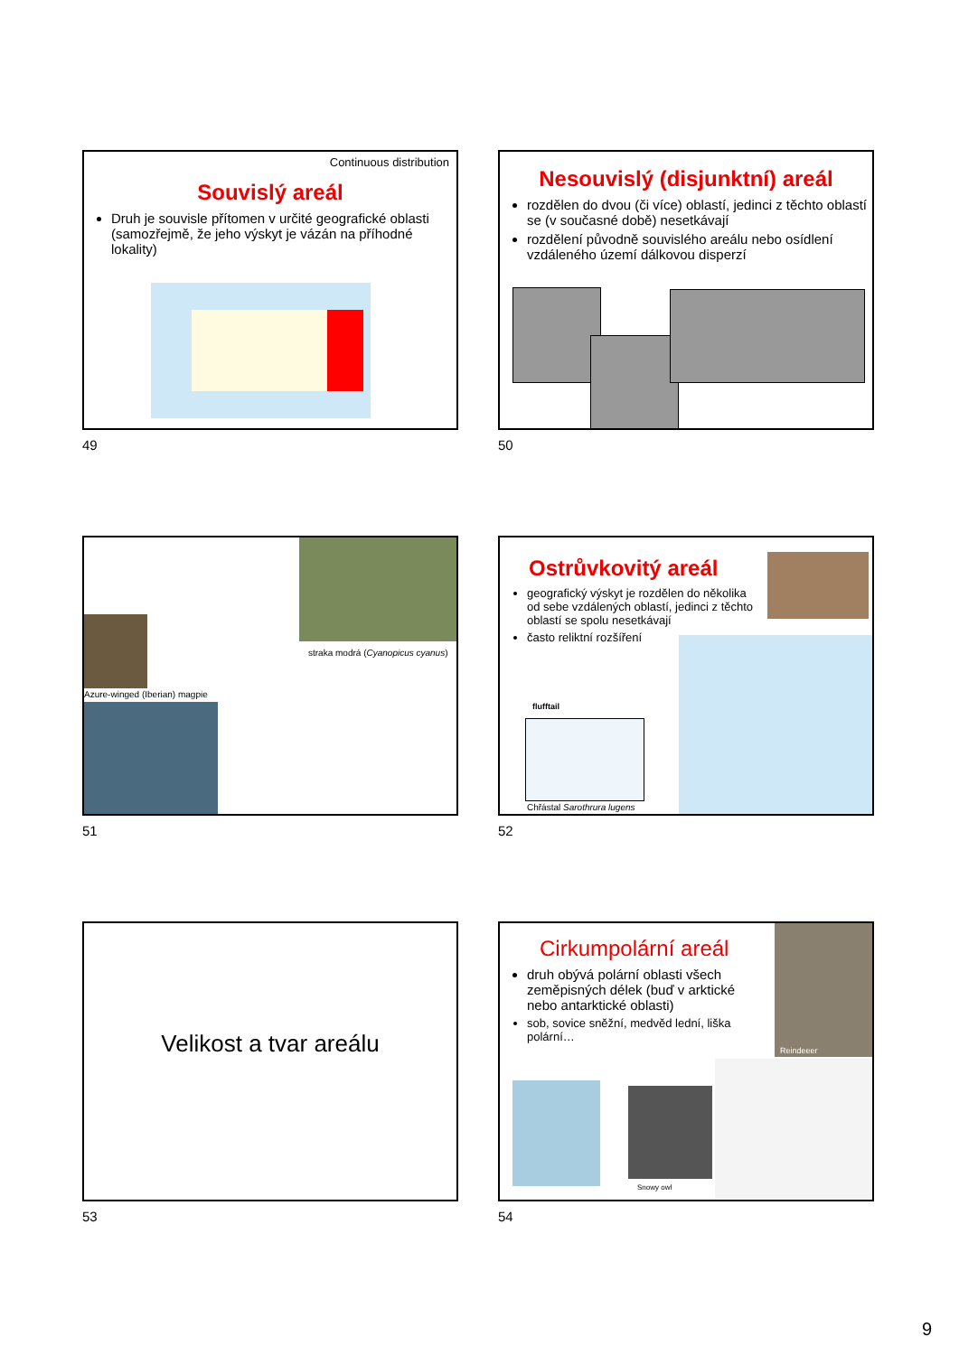Continuous distribution
Souvislý areál
Druh je souvisle přítomen v určité geografické oblasti (samozřejmě, že jeho výskyt je vázán na příhodné lokality)
49
Nesouvislý (disjunktní) areál
rozdělen do dvou (či více) oblastí, jedinci z těchto oblastí se (v současné době) nesetkávají
rozdělení původně souvislého areálu nebo osídlení vzdáleného území dálkovou disperzí
50
straka modrá (Cyanopicus cyanus)
Azure-winged (Iberian) magpie
51
Ostrůvkovitý areál
geografický výskyt je rozdělen do několika od sebe vzdálených oblastí, jedinci z těchto oblastí se spolu nesetkávají
často reliktní rozšíření
flufftail
Chřástal Sarothrura lugens
52
Velikost a tvar areálu
53
Cirkumpolární areál
druh obývá polární oblasti všech zeměpisných délek (buď v arktické nebo antarktické oblasti)
sob, sovice sněžní, medvěd lední, liška polární…
Reindeeer
Snowy owl
54
9